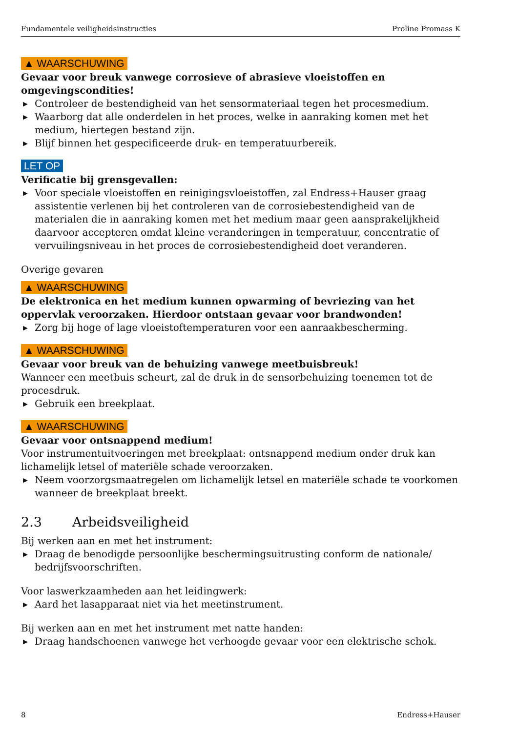Fundamentele veiligheidsinstructies Proline Promass K
▲ WAARSCHUWING
Gevaar voor breuk vanwege corrosieve of abrasieve vloeistoffen en omgevingscondities!
▶ Controleer de bestendigheid van het sensormateriaal tegen het procesmedium.
▶ Waarborg dat alle onderdelen in het proces, welke in aanraking komen met het medium, hiertegen bestand zijn.
▶ Blijf binnen het gespecificeerde druk- en temperatuurbereik.
LET OP
Verificatie bij grensgevallen:
▶ Voor speciale vloeistoffen en reinigingsvloeistoffen, zal Endress+Hauser graag assistentie verlenen bij het controleren van de corrosiebestendigheid van de materialen die in aanraking komen met het medium maar geen aansprakelijkheid daarvoor accepteren omdat kleine veranderingen in temperatuur, concentratie of vervuilingsniveau in het proces de corrosiebestendigheid doet veranderen.
Overige gevaren
▲ WAARSCHUWING
De elektronica en het medium kunnen opwarming of bevriezing van het oppervlak veroorzaken. Hierdoor ontstaan gevaar voor brandwonden!
▶ Zorg bij hoge of lage vloeistoftemperaturen voor een aanraakbescherming.
▲ WAARSCHUWING
Gevaar voor breuk van de behuizing vanwege meetbuisbreuk!
Wanneer een meetbuis scheurt, zal de druk in de sensorbehuizing toenemen tot de procesdruk.
▶ Gebruik een breekplaat.
▲ WAARSCHUWING
Gevaar voor ontsnappend medium!
Voor instrumentuitvoeringen met breekplaat: ontsnappend medium onder druk kan lichamelijk letsel of materiële schade veroorzaken.
▶ Neem voorzorgsmaatregelen om lichamelijk letsel en materiële schade te voorkomen wanneer de breekplaat breekt.
2.3 Arbeidsveiligheid
Bij werken aan en met het instrument:
▶ Draag de benodigde persoonlijke beschermingsuitrusting conform de nationale/ bedrijfsvoorschriften.
Voor laswerkzaamheden aan het leidingwerk:
▶ Aard het lasapparaat niet via het meetinstrument.
Bij werken aan en met het instrument met natte handen:
▶ Draag handschoenen vanwege het verhoogde gevaar voor een elektrische schok.
8 Endress+Hauser